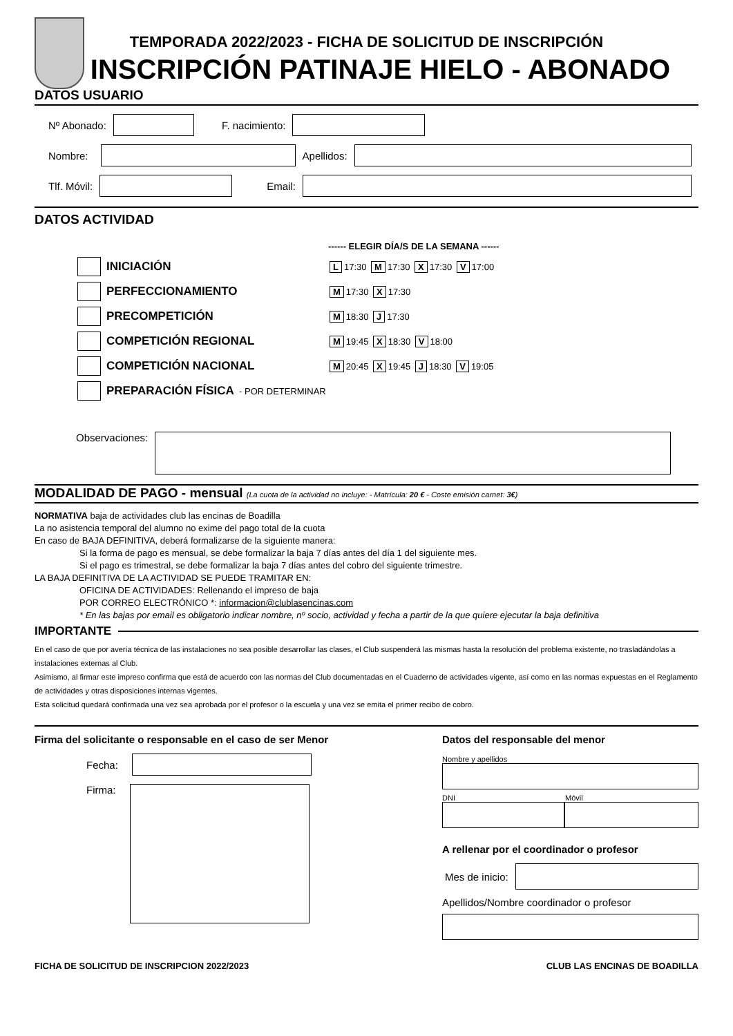TEMPORADA 2022/2023 - FICHA DE SOLICITUD DE INSCRIPCIÓN
INSCRIPCIÓN PATINAJE HIELO - ABONADO
DATOS USUARIO
Nº Abonado:
F. nacimiento:
Nombre:
Apellidos:
Tlf. Móvil:
Email:
DATOS ACTIVIDAD
------ ELEGIR DÍA/S DE LA SEMANA ------
INICIACIÓN
L 17:30 M 17:30 X 17:30 V 17:00
PERFECCIONAMIENTO
M 17:30 X 17:30
PRECOMPETICIÓN
M 18:30 J 17:30
COMPETICIÓN REGIONAL
M 19:45 X 18:30 V 18:00
COMPETICIÓN NACIONAL
M 20:45 X 19:45 J 18:30 V 19:05
PREPARACIÓN FÍSICA - POR DETERMINAR
Observaciones:
MODALIDAD DE PAGO - mensual (La cuota de la actividad no incluye: - Matrícula: 20 € - Coste emisión carnet: 3€)
NORMATIVA baja de actividades club las encinas de Boadilla
La no asistencia temporal del alumno no exime del pago total de la cuota
En caso de BAJA DEFINITIVA, deberá formalizarse de la siguiente manera:
Si la forma de pago es mensual, se debe formalizar la baja 7 días antes del día 1 del siguiente mes.
Si el pago es trimestral, se debe formalizar la baja 7 días antes del cobro del siguiente trimestre.
LA BAJA DEFINITIVA DE LA ACTIVIDAD SE PUEDE TRAMITAR EN:
OFICINA DE ACTIVIDADES: Rellenando el impreso de baja
POR CORREO ELECTRÓNICO *: informacion@clublasencinas.com
* En las bajas por email es obligatorio indicar nombre, nº socio, actividad y fecha a partir de la que quiere ejecutar la baja definitiva
IMPORTANTE
En el caso de que por avería técnica de las instalaciones no sea posible desarrollar las clases, el Club suspenderá las mismas hasta la resolución del problema existente, no trasladándolas a instalaciones externas al Club.
Asimismo, al firmar este impreso confirma que está de acuerdo con las normas del Club documentadas en el Cuaderno de actividades vigente, así como en las normas expuestas en el Reglamento de actividades y otras disposiciones internas vigentes.
Esta solicitud quedará confirmada una vez sea aprobada por el profesor o la escuela y una vez se emita el primer recibo de cobro.
Firma del solicitante o responsable en el caso de ser Menor
Fecha:
Firma:
Datos del responsable del menor
Nombre y apellidos
DNI Móvil
A rellenar por el coordinador o profesor
Mes de inicio:
Apellidos/Nombre coordinador o profesor
FICHA DE SOLICITUD DE INSCRIPCION 2022/2023 CLUB LAS ENCINAS DE BOADILLA